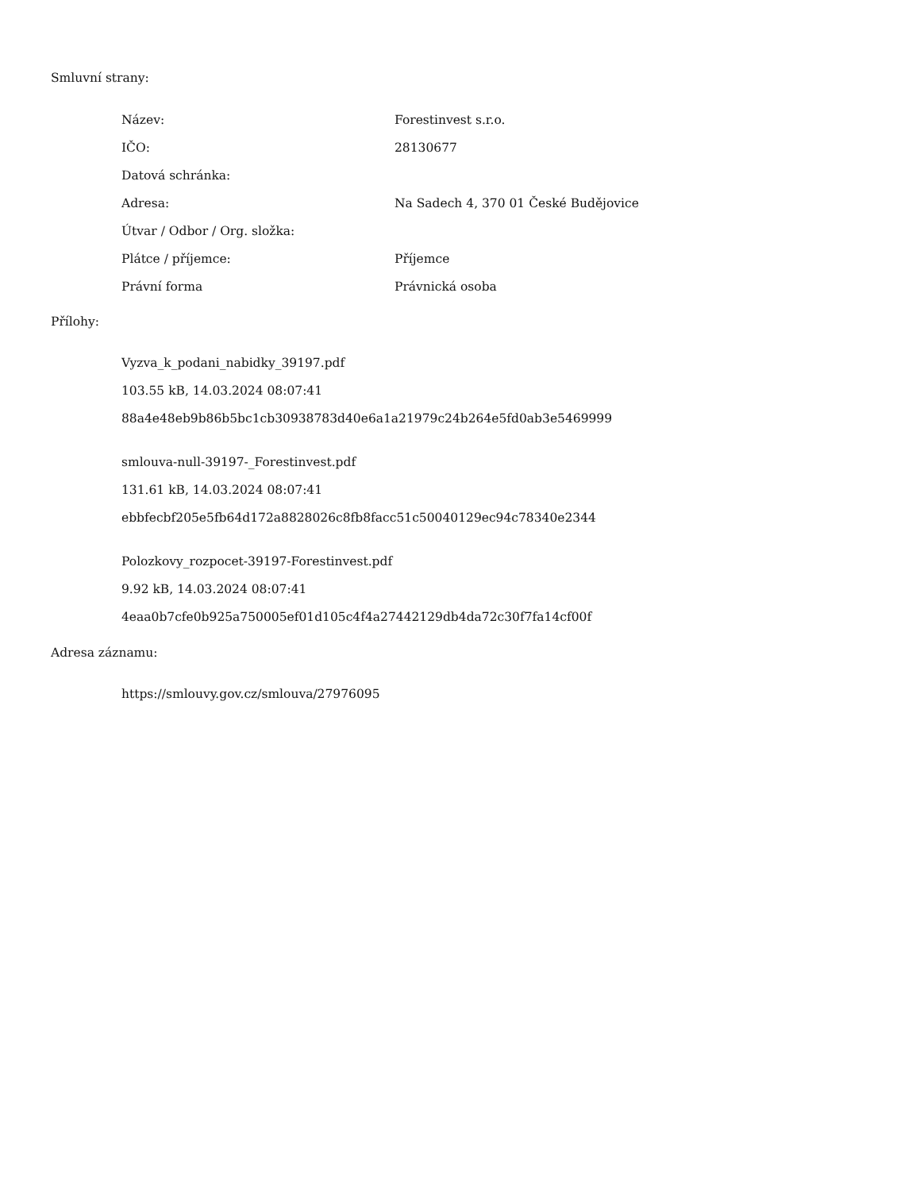Smluvní strany:
| Název: | Forestinvest s.r.o. |
| IČO: | 28130677 |
| Datová schránka: | |
| Adresa: | Na Sadech 4, 370 01 České Budějovice |
| Útvar / Odbor / Org. složka: | |
| Plátce / příjemce: | Příjemce |
| Právní forma | Právnická osoba |
Přílohy:
Vyzva_k_podani_nabidky_39197.pdf
103.55 kB, 14.03.2024 08:07:41
88a4e48eb9b86b5bc1cb30938783d40e6a1a21979c24b264e5fd0ab3e5469999
smlouva-null-39197-_Forestinvest.pdf
131.61 kB, 14.03.2024 08:07:41
ebbfecbf205e5fb64d172a8828026c8fb8facc51c50040129ec94c78340e2344
Polozkovy_rozpocet-39197-Forestinvest.pdf
9.92 kB, 14.03.2024 08:07:41
4eaa0b7cfe0b925a750005ef01d105c4f4a27442129db4da72c30f7fa14cf00f
Adresa záznamu:
https://smlouvy.gov.cz/smlouva/27976095